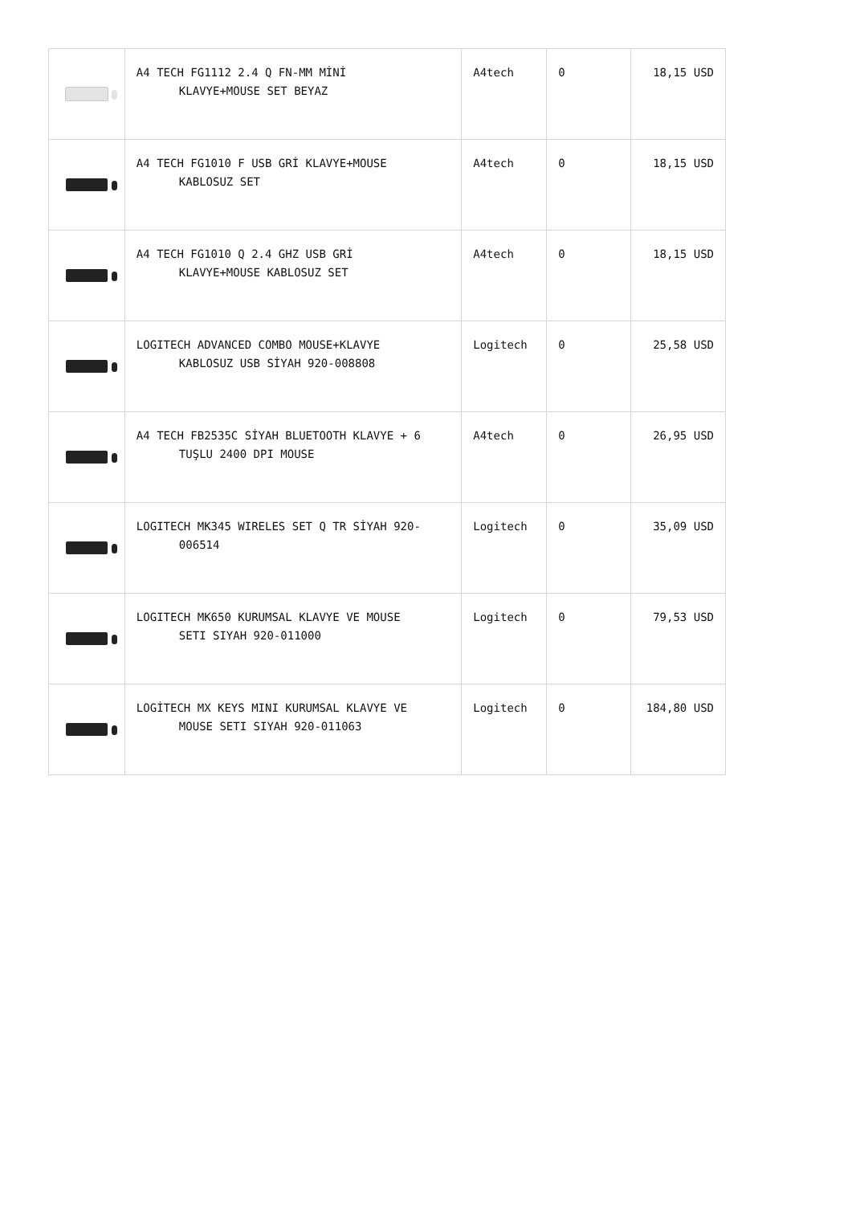| | A4 TECH FG1112 2.4 Q FN-MM MİNİ KLAVYE+MOUSE SET BEYAZ | A4tech | 0 | 18,15 USD |
| | A4 TECH FG1010 F USB GRİ KLAVYE+MOUSE KABLOSUZ SET | A4tech | 0 | 18,15 USD |
| | A4 TECH FG1010 Q 2.4 GHZ USB GRİ KLAVYE+MOUSE KABLOSUZ SET | A4tech | 0 | 18,15 USD |
| | LOGITECH ADVANCED COMBO MOUSE+KLAVYE KABLOSUZ USB SİYAH 920-008808 | Logitech | 0 | 25,58 USD |
| | A4 TECH FB2535C SİYAH BLUETOOTH KLAVYE + 6 TUŞLU 2400 DPI MOUSE | A4tech | 0 | 26,95 USD |
| | LOGITECH MK345 WIRELES SET Q TR SİYAH 920- 006514 | Logitech | 0 | 35,09 USD |
| | LOGITECH MK650 KURUMSAL KLAVYE VE MOUSE SETI SIYAH 920-011000 | Logitech | 0 | 79,53 USD |
| | LOGİTECH MX KEYS MINI KURUMSAL KLAVYE VE MOUSE SETI SIYAH 920-011063 | Logitech | 0 | 184,80 USD |